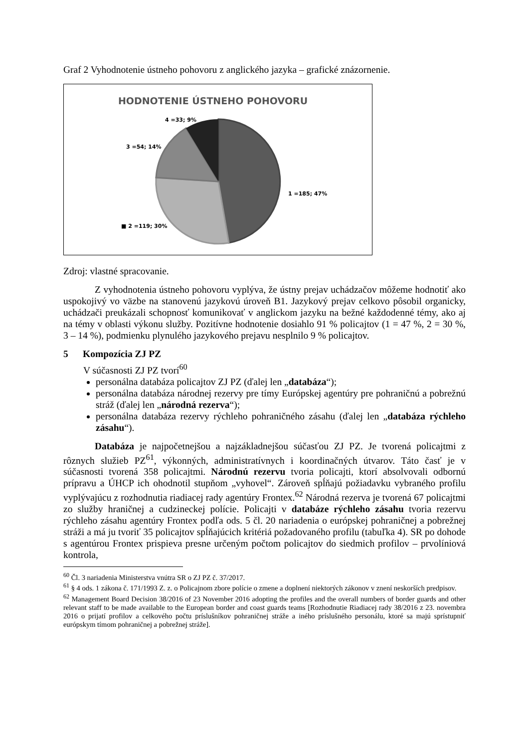Graf 2 Vyhodnotenie ústneho pohovoru z anglického jazyka – grafické znázornenie.
HODNOTENIE ÚSTNEHO POHOVORU
4 =33; 9%
3 =54; 14%
1 =185; 47%
■ 2 =119; 30%
Zdroj: vlastné spracovanie.
Z vyhodnotenia ústneho pohovoru vyplýva, že ústny prejav uchádzačov môžeme hodnotiť ako uspokojivý vo väzbe na stanovenú jazykovú úroveň B1. Jazykový prejav celkovo pôsobil organicky, uchádzači preukázali schopnosť komunikovať v anglickom jazyku na bežné každodenné témy, ako aj na témy v oblasti výkonu služby. Pozitívne hodnotenie dosiahlo 91 % policajtov (1 = 47 %, 2 = 30 %, 3 – 14 %), podmienku plynulého jazykového prejavu nesplnilo 9 % policajtov.
5 Kompozícia ZJ PZ
V súčasnosti ZJ PZ tvorí<sup>60</sup>
personálna databáza policajtov ZJ PZ (ďalej len „databáza“);
personálna databáza národnej rezervy pre tímy Európskej agentúry pre pohraničnú a pobrežnú stráž (ďalej len „národná rezerva“);
personálna databáza rezervy rýchleho pohraničného zásahu (ďalej len „databáza rýchleho zásahu“).
Databáza je najpočetnejšou a najzákladnejšou súčasťou ZJ PZ. Je tvorená policajtmi z rôznych služieb PZ<sup>61</sup>, výkonných, administratívnych i koordinačných útvarov. Táto časť je v súčasnosti tvorená 358 policajtmi. Národnú rezervu tvoria policajti, ktorí absolvovali odbornú prípravu a ÚHCP ich ohodnotil stupňom „vyhovel“. Zároveň spĺňajú požiadavku vybraného profilu vyplývajúcu z rozhodnutia riadiacej rady agentúry Frontex.<sup>62</sup> Národná rezerva je tvorená 67 policajtmi zo služby hraničnej a cudzineckej polície. Policajti v databáze rýchleho zásahu tvoria rezervu rýchleho zásahu agentúry Frontex podľa ods. 5 čl. 20 nariadenia o európskej pohraničnej a pobrežnej stráži a má ju tvoriť 35 policajtov spĺňajúcich kritériá požadovaného profilu (tabuľka 4). SR po dohode s agentúrou Frontex prispieva presne určeným počtom policajtov do siedmich profilov – prvolíniová kontrola,
<sup>60</sup> Čl. 3 nariadenia Ministerstva vnútra SR o ZJ PZ č. 37/2017.
<sup>61</sup> § 4 ods. 1 zákona č. 171/1993 Z. z. o Policajnom zbore polície o zmene a doplnení niektorých zákonov v znení neskorších predpisov.
<sup>62</sup> Management Board Decision 38/2016 of 23 November 2016 adopting the profiles and the overall numbers of border guards and other relevant staff to be made available to the European border and coast guards teams [Rozhodnutie Riadiacej rady 38/2016 z 23. novembra 2016 o prijatí profilov a celkového počtu príslušníkov pohraničnej stráže a iného príslušného personálu, ktoré sa majú sprístupniť európskym tímom pohraničnej a pobrežnej stráže].